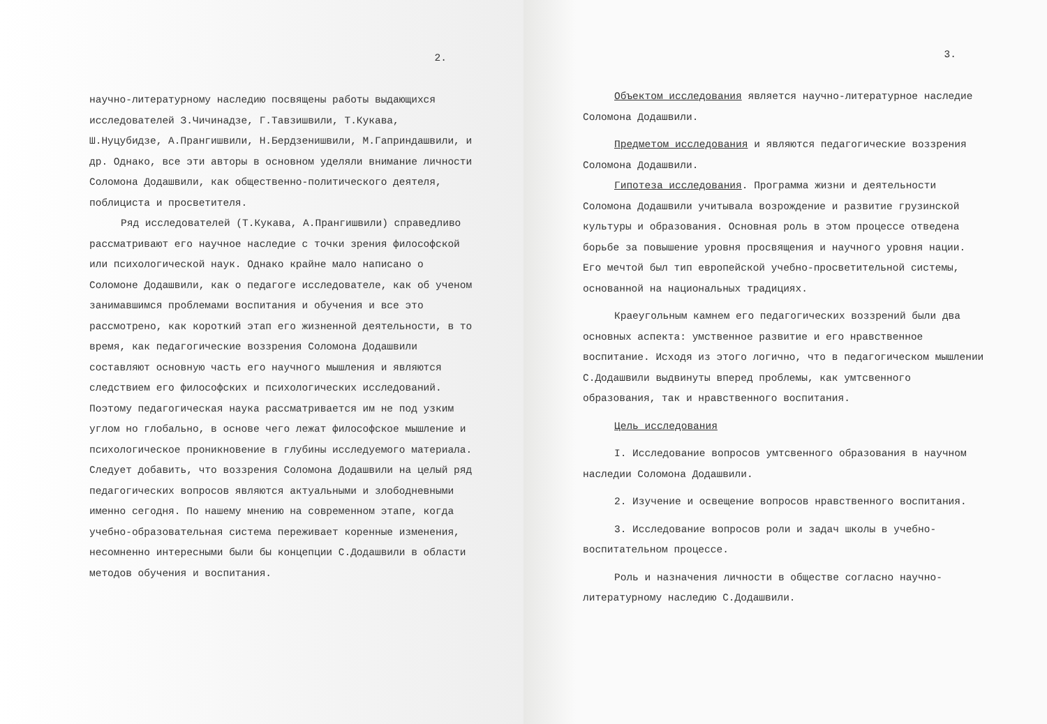2.
научно-литературному наследию посвящены работы выдающихся исследователей З.Чичинадзе, Г.Тавзишвили, Т.Кукава, Ш.Нуцубидзе, А.Прангишвили, Н.Бердзенишвили, М.Гаприндашвили, и др. Однако, все эти авторы в основном уделяли внимание личности Соломона Додашвили, как общественно-политического деятеля, поблициста и просветителя.
Ряд исследователей (Т.Кукава, А.Прангишвили) справедливо рассматривают его научное наследие с точки зрения философской или психологической наук. Однако крайне мало написано о Соломоне Додашвили, как о педагоге исследователе, как об ученом занимавшимся проблемами воспитания и обучения и все это рассмотрено, как короткий этап его жизненной деятельности, в то время, как педагогические воззрения Соломона Додашвили составляют основную часть его научного мышления и являются следствием его философских и психологических исследований. Поэтому педагогическая наука рассматривается им не под узким углом но глобально, в основе чего лежат философское мышление и психологическое проникновение в глубины исследуемого материала. Следует добавить, что воззрения Соломона Додашвили на целый ряд педагогических вопросов являются актуальными и злободневными именно сегодня. По нашему мнению на современном этапе, когда учебно-образовательная система переживает коренные изменения, несомненно интересными были бы концепции С.Додашвили в области методов обучения и воспитания.
3.
Объектом исследования является научно-литературное наследие Соломона Додашвили.
Предметом исследования и являются педагогические воззрения Соломона Додашвили.
Гипотеза исследования. Программа жизни и деятельности Соломона Додашвили учитывала возрождение и развитие грузинской культуры и образования. Основная роль в этом процессе отведена борьбе за повышение уровня просвящения и научного уровня нации. Его мечтой был тип европейской учебно-просветительной системы, основанной на национальных традициях.
Краеугольным камнем его педагогических воззрений были два основных аспекта: умственное развитие и его нравственное воспитание. Исходя из этого логично, что в педагогическом мышлении С.Додашвили выдвинуты вперед проблемы, как умтсвенного образования, так и нравственного воспитания.
Цель исследования
I. Исследование вопросов умтсвенного образования в научном наследии Соломона Додашвили.
2. Изучение и освещение вопросов нравственного воспитания.
3. Исследование вопросов роли и задач школы в учебно-воспитательном процессе.
Роль и назначения личности в обществе согласно научно-литературному наследию С.Додашвили.